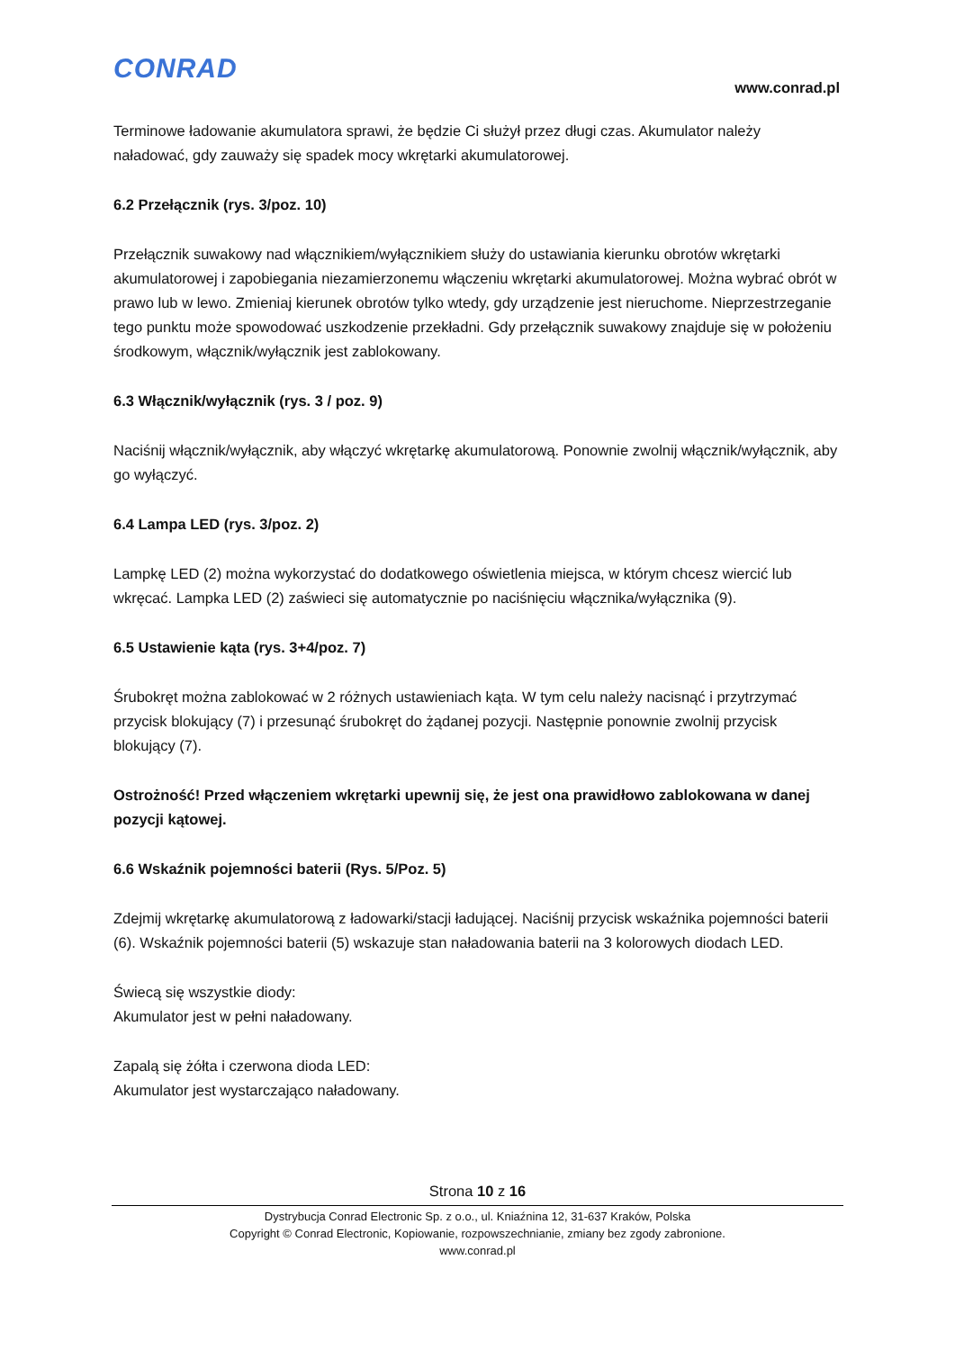CONRAD
www.conrad.pl
Terminowe ładowanie akumulatora sprawi, że będzie Ci służył przez długi czas. Akumulator należy naładować, gdy zauważy się spadek mocy wkrętarki akumulatorowej.
6.2 Przełącznik (rys. 3/poz. 10)
Przełącznik suwakowy nad włącznikiem/wyłącznikiem służy do ustawiania kierunku obrotów wkrętarki akumulatorowej i zapobiegania niezamierzonemu włączeniu wkrętarki akumulatorowej. Można wybrać obrót w prawo lub w lewo. Zmieniaj kierunek obrotów tylko wtedy, gdy urządzenie jest nieruchome. Nieprzestrzeganie tego punktu może spowodować uszkodzenie przekładni. Gdy przełącznik suwakowy znajduje się w położeniu środkowym, włącznik/wyłącznik jest zablokowany.
6.3 Włącznik/wyłącznik (rys. 3 / poz. 9)
Naciśnij włącznik/wyłącznik, aby włączyć wkrętarkę akumulatorową. Ponownie zwolnij włącznik/wyłącznik, aby go wyłączyć.
6.4 Lampa LED (rys. 3/poz. 2)
Lampkę LED (2) można wykorzystać do dodatkowego oświetlenia miejsca, w którym chcesz wiercić lub wkręcać. Lampka LED (2) zaświeci się automatycznie po naciśnięciu włącznika/wyłącznika (9).
6.5 Ustawienie kąta (rys. 3+4/poz. 7)
Śrubokręt można zablokować w 2 różnych ustawieniach kąta. W tym celu należy nacisnąć i przytrzymać przycisk blokujący (7) i przesunąć śrubokręt do żądanej pozycji. Następnie ponownie zwolnij przycisk blokujący (7).
Ostrożność! Przed włączeniem wkrętarki upewnij się, że jest ona prawidłowo zablokowana w danej pozycji kątowej.
6.6 Wskaźnik pojemności baterii (Rys. 5/Poz. 5)
Zdejmij wkrętarkę akumulatorową z ładowarki/stacji ładującej. Naciśnij przycisk wskaźnika pojemności baterii (6). Wskaźnik pojemności baterii (5) wskazuje stan naładowania baterii na 3 kolorowych diodach LED.
Świecą się wszystkie diody:
Akumulator jest w pełni naładowany.
Zapalą się żółta i czerwona dioda LED:
Akumulator jest wystarczająco naładowany.
Strona 10 z 16
Dystrybucja Conrad Electronic Sp. z o.o., ul. Kniaźnina 12, 31-637 Kraków, Polska
Copyright © Conrad Electronic, Kopiowanie, rozpowszechnianie, zmiany bez zgody zabronione.
www.conrad.pl